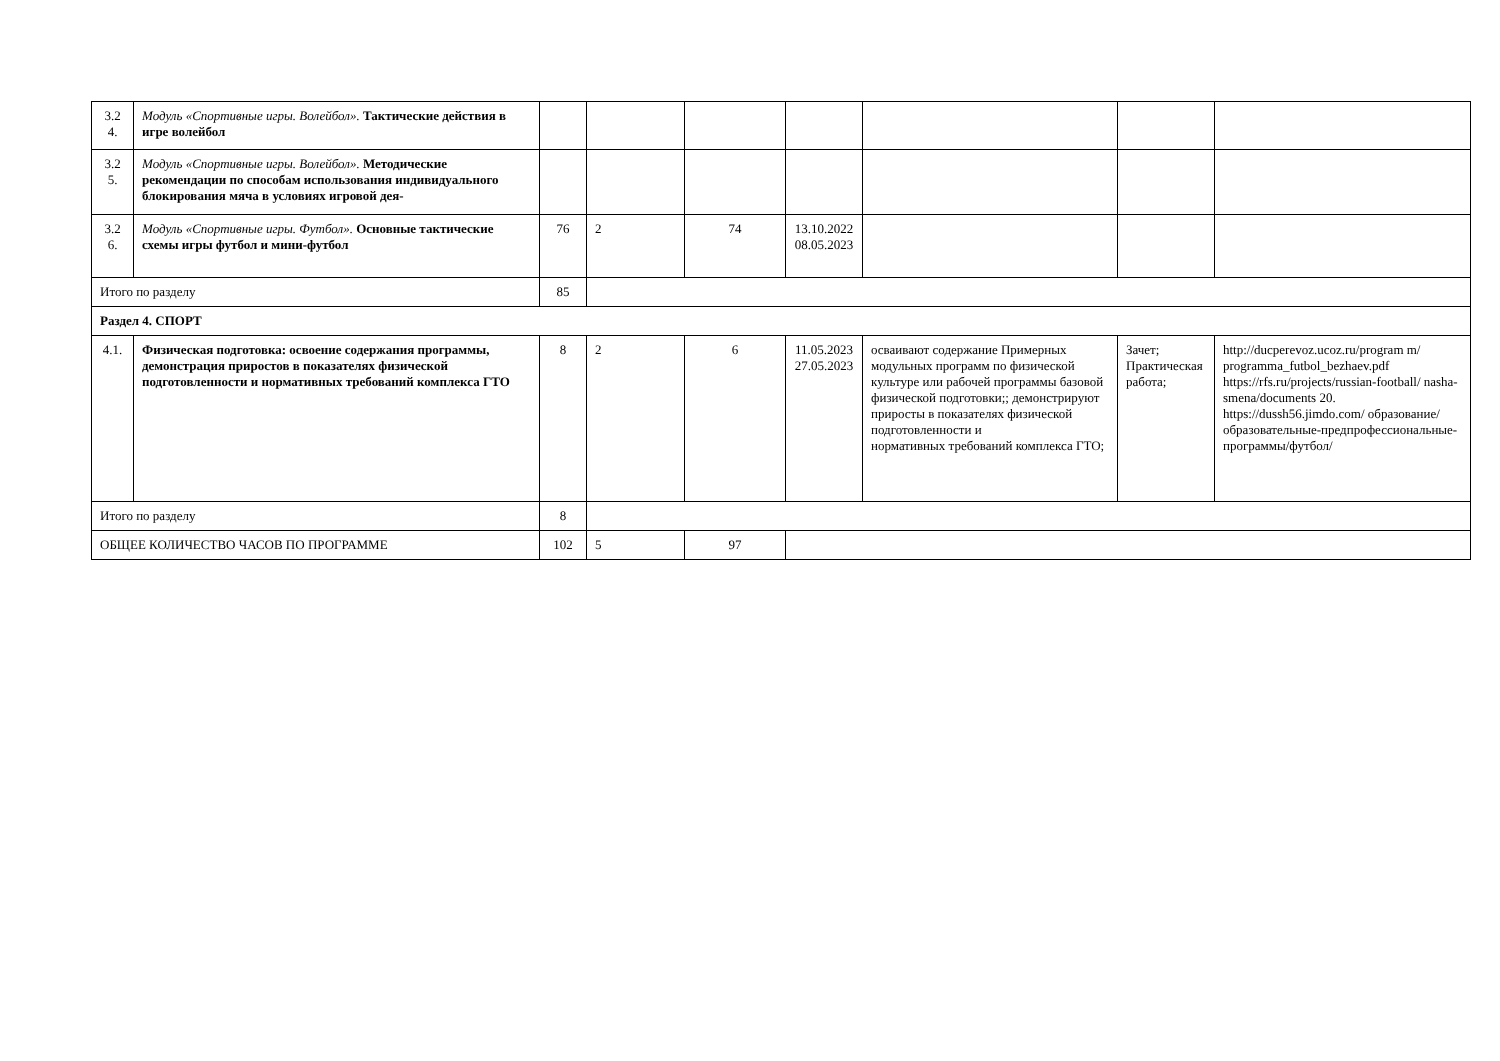| 3.2 4. | Модуль «Спортивные игры. Волейбол». Тактические действия в игре волейбол | | | | | | | |
| 3.2 5. | Модуль «Спортивные игры. Волейбол». Методические рекомендации по способам использования индивидуального блокирования мяча в условиях игровой дея- | | | | | | | |
| 3.2 6. | Модуль «Спортивные игры. Футбол». Основные тактические схемы игры футбол и мини-футбол | 76 | 2 | 74 | 13.10.2022 08.05.2023 | | | |
| Итого по разделу | | 85 | | | | | | |
| Раздел 4. СПОРТ | | | | | | | | |
| 4.1. | Физическая подготовка: освоение содержания программы, демонстрация приростов в показателях физической подготовленности и нормативных требований комплекса ГТО | 8 | 2 | 6 | 11.05.2023 27.05.2023 | осваивают содержание Примерных модульных программ по физической культуре или рабочей программы базовой физической подготовки;; демонстрируют приросты в показателях физической подготовленности и нормативных требований комплекса ГТО; | Зачет; Практическая работа; | http://ducperevoz.ucoz.ru/program m/ programma_futbol_bezhaev.pdf https://rfs.ru/projects/russian-football/ nasha-smena/documents 20. https://dussh56.jimdo.com/ образование/образовательные-предпрофессиональные-программы/футбол/ |
| Итого по разделу | | 8 | | | | | | |
| ОБЩЕЕ КОЛИЧЕСТВО ЧАСОВ ПО ПРОГРАММЕ | | 102 | 5 | 97 | | | | |